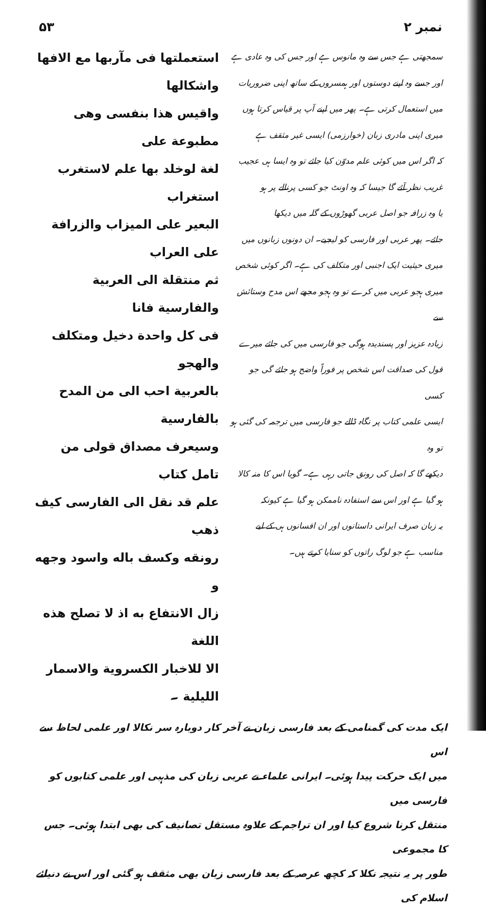۵۳ نمبر ۲
استعملتها فی مآربها مع الافها واشکالها
واقیس هذا بنفسی وهی مطبوعة علی
لغة لوخلد بها علم لاستغرب استغراب
البعیر علی المیزاب والزرافة علی العراب
ثم منتقلة الی العربیة والفارسیة فانا
فی کل واحدة دخیل ومتکلف والهجو
بالعربیة احب الی من المدح بالفارسیة
وسیعرف مصداق قولی من تامل کتاب
علم قد نقل الی الفارسی کیف ذهب
رونقه وکسف باله واسود وجهه و
زال الانتفاع به اذ لا تصلح هذه اللغة
الا للاخبار الکسرویة والاسمار اللیلیة ۔
سمجھتی ہے جس سے وہ مانوس ہے اور جس کی وہ عادی ہے
اور جسے وہ اپنے دوستوں اور ہمسروں کے ساتھ اپنی ضروریات
میں استعمال کرتی ہے۔ پھر میں اپنے آپ پر قیاس کرتا ہوں
میری اپنی مادری زبان (خوارزمی) ایسی غیر مثقف ہے
کہ اگر اس میں کوئی علم مدوّن کیا جائے تو وہ ایسا ہی عجیب
غریب نظر آئے گا جیسا کہ وہ اونٹ جو کسی پرنالے پر ہو
یا وہ زرافہ جو اصل عربی گھوڑوں کے گلہ میں دیکھا
جائے۔ پھر عربی اور فارسی کو لیجیے۔ ان دونوں زبانوں میں
میری حیثیت ایک اجنبی اور متکلف کی ہے۔ اگر کوئی شخص
میری ہجو عربی میں کرے تو وہ ہجو مجھے اس مدح وستائش سے
زیادہ عزیز اور پسندیدہ ہوگی جو فارسی میں کی جائے میرے
قول کی صداقت اس شخص پر فوراً واضح ہو جائے گی جو کسی
ایسی علمی کتاب پر نگاہ ڈالے جو فارسی میں ترجمہ کی گئی ہو تو وہ
دیکھے گا کہ اصل کی رونق جاتی رہی ہے۔ گویا اس کا منہ کالا
ہو گیا ہے اور اس سے استفادہ ناممکن ہو گیا ہے کیونکہ
یہ زبان صرف ایرانی داستانوں اور ان افسانوں ہی کے لیے
مناسب ہے جو لوگ راتوں کو سنایا کرتے ہیں۔
ایک مدت کی گمنامی کے بعد فارسی زبان نے آخر کار دوبارہ سر نکالا اور علمی لحاظ سے اس
میں ایک حرکت پیدا ہوئی۔ ایرانی علماء نے عربی زبان کی مذہبی اور علمی کتابوں کو فارسی میں
منتقل کرنا شروع کیا اور ان تراجم کے علاوہ مستقل تصانیف کی بھی ابتدا ہوئی۔ جس کا مجموعی
طور پر یہ نتیجہ نکلا کہ کچھ عرصہ کے بعد فارسی زبان بھی مثقف ہو گئی اور اس نے دنیائے اسلام کی